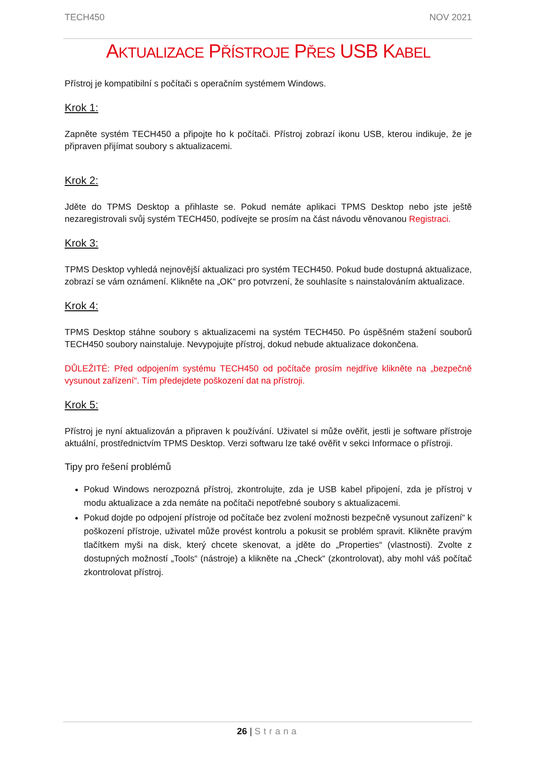TECH450 NOV 2021
AKTUALIZACE PŘÍSTROJE PŘES USB KABEL
Přístroj je kompatibilní s počítači s operačním systémem Windows.
Krok 1:
Zapněte systém TECH450 a připojte ho k počítači. Přístroj zobrazí ikonu USB, kterou indikuje, že je připraven přijímat soubory s aktualizacemi.
Krok 2:
Jděte do TPMS Desktop a přihlaste se. Pokud nemáte aplikaci TPMS Desktop nebo jste ještě nezaregistrovali svůj systém TECH450, podívejte se prosím na část návodu věnovanou Registraci.
Krok 3:
TPMS Desktop vyhledá nejnovější aktualizaci pro systém TECH450. Pokud bude dostupná aktualizace, zobrazí se vám oznámení. Klikněte na „OK“ pro potvrzení, že souhlasíte s nainstalováním aktualizace.
Krok 4:
TPMS Desktop stáhne soubory s aktualizacemi na systém TECH450. Po úspěšném stažení souborů TECH450 soubory nainstaluje. Nevypojujte přístroj, dokud nebude aktualizace dokončena.
DŮLEŽITÉ: Před odpojením systému TECH450 od počítače prosím nejdříve klikněte na „bezpečně vysunout zařízení“. Tím předejdete poškození dat na přístroji.
Krok 5:
Přístroj je nyní aktualizován a připraven k používání. Uživatel si může ověřit, jestli je software přístroje aktuální, prostřednictvím TPMS Desktop. Verzi softwaru lze také ověřit v sekci Informace o přístroji.
Tipy pro řešení problémů
Pokud Windows nerozpozná přístroj, zkontrolujte, zda je USB kabel připojení, zda je přístroj v modu aktualizace a zda nemáte na počítači nepotřebné soubory s aktualizacemi.
Pokud dojde po odpojení přístroje od počítače bez zvolení možnosti bezpečně vysunout zařízení“ k poškození přístroje, uživatel může provést kontrolu a pokusit se problém spravit. Klikněte pravým tlačítkem myši na disk, který chcete skenovat, a jděte do „Properties“ (vlastnosti). Zvolte z dostupných možností „Tools“ (nástroje) a klikněte na „Check“ (zkontrolovat), aby mohl váš počítač zkontrolovat přístroj.
26 | Strana